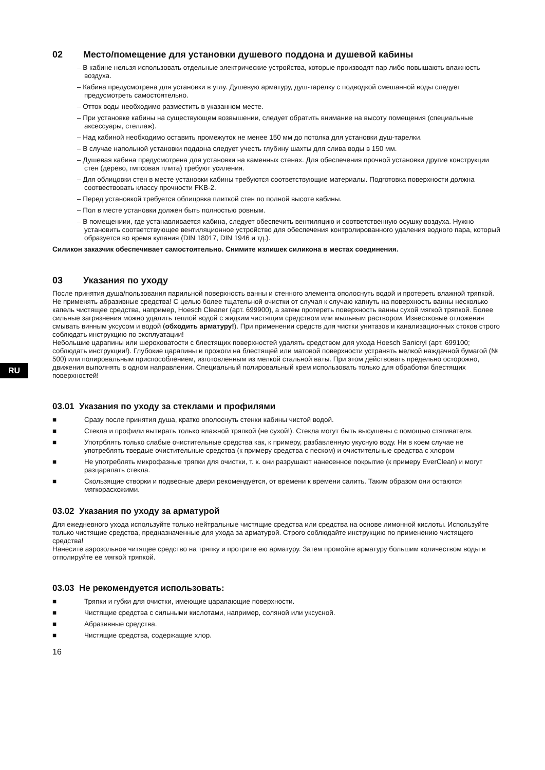RU
02 Место/помещение для установки душевого поддона и душевой кабины
– В кабине нельзя использовать отдельные электрические устройства, которые производят пар либо повышають влажность воздуха.
– Кабина предусмотрена для установки в углу. Душевую арматуру, душ-тарелку с подводкой смешанной воды следует предусмотреть самостоятельно.
– Отток воды необходимо разместить в указанном месте.
– При установке кабины на существующем возвышении, следует обратить внимание на высоту помещения (специальные аксессуары, стеллаж).
– Над кабиной необходимо оставить промежуток не менее 150 мм до потолка для установки душ-тарелки.
– В случае напольной установки поддона следует учесть глубину шахты для слива воды в 150 мм.
– Душевая кабина предусмотрена для установки на каменных стенах. Для обеспечения прочной установки другие конструкции стен (дерево, гмпсовая плита) требуют усиления.
– Для облицовки стен в месте установки кабины требуются соответствующие материалы. Подготовка поверхности должна соотвествовать классу прочности FKB-2.
– Перед установкой требуется облицовка плиткой стен по полной высоте кабины.
– Пол в месте установки должен быть полностью ровным.
– В помещениии, где устанавливается кабина, следует обеспечить вентиляцию и соответственную осушку воздуха. Нужно установить соответствующее вентиляционное устройство для обеспечения контролированного удаления водного пара, который образуется во время купания (DIN 18017, DIN 1946 и тд.).
Силикон заказчик обеспечивает самостоятельно. Снимите излишек силикона в местах соединения.
03 Указания по уходу
После принятия душа/пользования парильной поверхность ванны и стенного элемента ополоснуть водой и протереть влажной тряпкой. Не применять абразивные средства! С целью более тщательной очистки от случая к случаю капнуть на поверхность ванны несколько капель чистящее средства, например, Hoesch Cleaner (арт. 699900), а затем протереть поверхность ванны сухой мягкой тряпкой. Более сильные загрязнения можно удалить теплой водой с жидким чистящим средством или мыльным раствором. Известковые отложения смывать винным уксусом и водой (обходить арматуру!). При применении средств для чистки унитазов и канализационных стоков строго соблюдать инструкцию по эксплуатации!
Небольшие царапины или шероховатости с блестящих поверхностей удалять средством для ухода Hoesch Sanicryl (арт. 699100; соблюдать инструкции!). Глубокие царапины и прожоги на блестящей или матовой поверхности устранять мелкой наждачной бумагой (№ 500) или полировальным приспособлением, изготовленным из мелкой стальной ваты. При этом действовать предельно осторожно, движения выполнять в одном направлении. Специальный полировальный крем использовать только для обработки блестящих поверхностей!
03.01 Указания по уходу за стеклами и профилями
■ Сразу после принятия душа, кратко ополоснуть стенки кабины чистой водой.
■ Стекла и профили вытирать только влажной тряпкой (не сухой!). Стекла могут быть высушены с помощью стягивателя.
■ Употрблять только слабые очистительные средства как, к примеру, разбавленную укусную воду. Ни в коем случае не употреблять твердые очистительные средства (к примеру средства с песком) и очистительные средства с хлором
■ Не употреблять микрофазные тряпки для очистки, т. к. они разрушают нанесенное покрытие (к примеру EverClean) и могут разцарапать стекла.
■ Скользящие створки и подвесные двери рекомендуется, от времени к времени салить. Таким образом они остаются мягкорасхожими.
03.02 Указания по уходу за арматурой
Для ежедневного ухода используйте только нейтральные чистящие средства или средства на основе лимонной кислоты. Используйте только чистящие средства, предназначенные для ухода за арматурой. Строго соблюдайте инструкцию по применению чистящего средства!
Нанесите аэрозольное читящее средство на тряпку и протрите ею арматуру. Затем промойте арматуру большим количеством воды и отполируйте ее мягкой тряпкой.
03.03 Не рекомендуется использовать:
■ Тряпки и губки для очистки, имеющие царапающие поверхности.
■ Чистящие средства с сильными кислотами, например, соляной или уксусной.
■ Абразивные средства.
■ Чистящие средства, содержащие хлор.
16